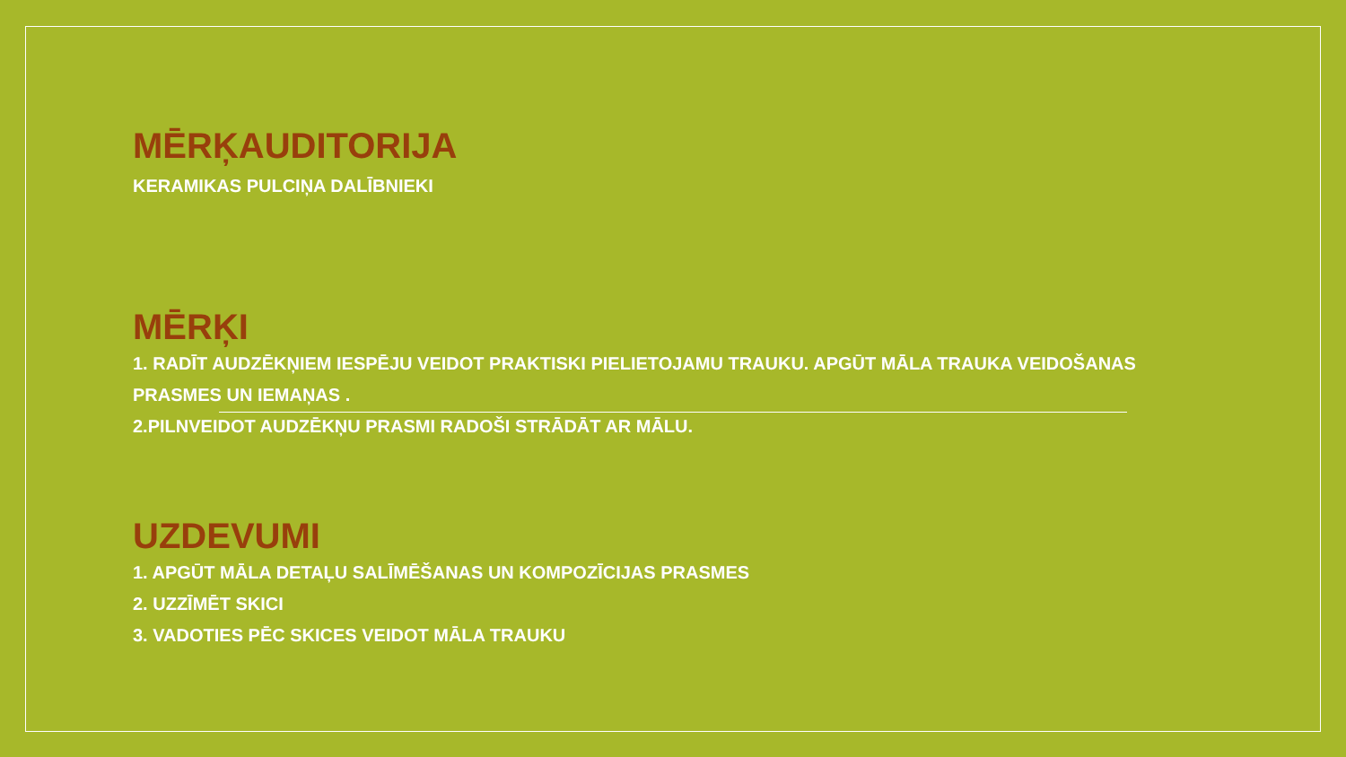MĒRĶAUDITORIJA
KERAMIKAS PULCIŅA DALĪBNIEKI
MĒRĶI
1. RADĪT AUDZĒKŅIEM IESPĒJU VEIDOT PRAKTISKI PIELIETOJAMU TRAUKU. APGŪT MĀLA TRAUKA VEIDOŠANAS PRASMES UN IEMAŅAS .
2.PILNVEIDOT AUDZĒKŅU PRASMI RADOŠI STRĀDĀT AR MĀLU.
UZDEVUMI
1. APGŪT MĀLA DETAĻU SALĪMĒŠANAS UN KOMPOZĪCIJAS PRASMES
2. UZZĪMĒT SKICI
3. VADOTIES PĒC SKICES VEIDOT MĀLA TRAUKU